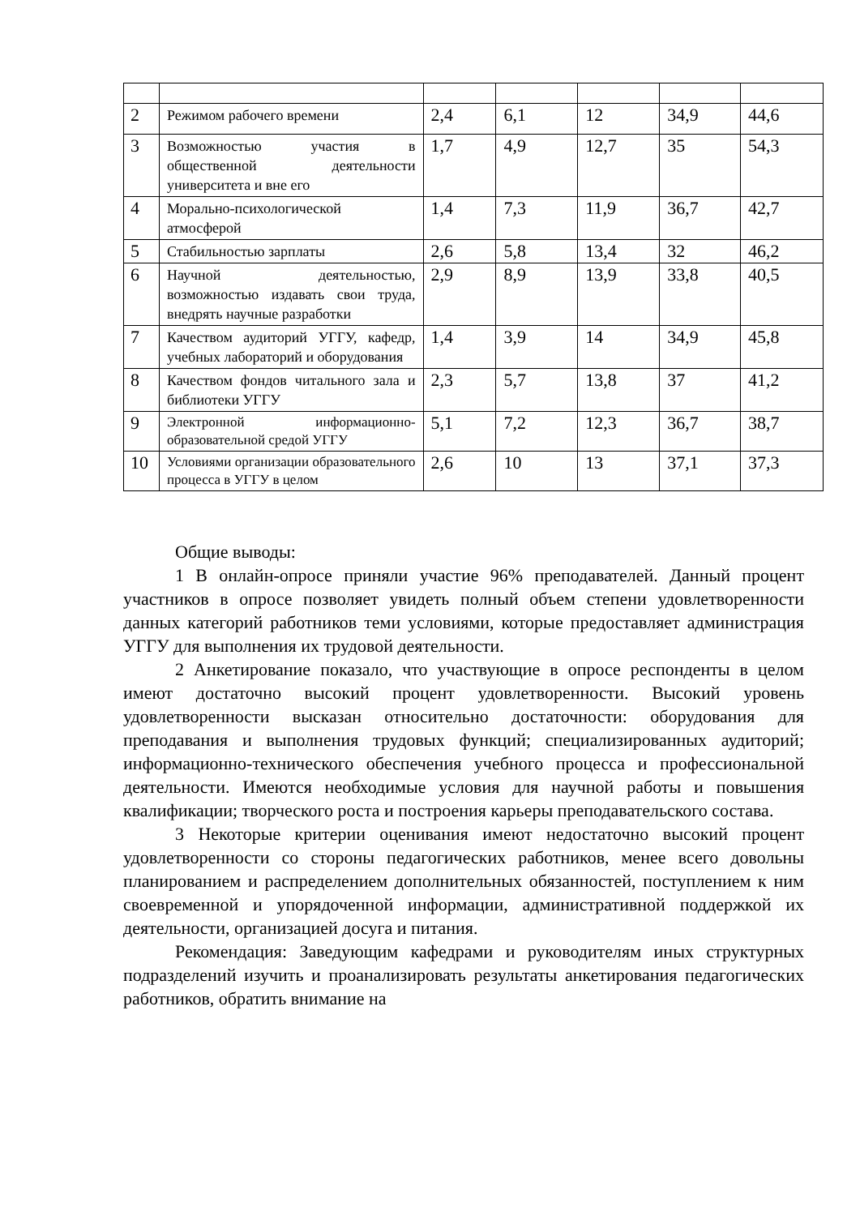| 2 | Режимом рабочего времени | 2,4 | 6,1 | 12 | 34,9 | 44,6 |
| 3 | Возможностью участия в общественной деятельности университета и вне его | 1,7 | 4,9 | 12,7 | 35 | 54,3 |
| 4 | Морально-психологической атмосферой | 1,4 | 7,3 | 11,9 | 36,7 | 42,7 |
| 5 | Стабильностью зарплаты | 2,6 | 5,8 | 13,4 | 32 | 46,2 |
| 6 | Научной деятельностью, возможностью издавать свои труда, внедрять научные разработки | 2,9 | 8,9 | 13,9 | 33,8 | 40,5 |
| 7 | Качеством аудиторий УГГУ, кафедр, учебных лабораторий и оборудования | 1,4 | 3,9 | 14 | 34,9 | 45,8 |
| 8 | Качеством фондов читального зала и библиотеки УГГУ | 2,3 | 5,7 | 13,8 | 37 | 41,2 |
| 9 | Электронной информационно-образовательной средой УГГУ | 5,1 | 7,2 | 12,3 | 36,7 | 38,7 |
| 10 | Условиями организации образовательного процесса в УГГУ в целом | 2,6 | 10 | 13 | 37,1 | 37,3 |
Общие выводы:
1 В онлайн-опросе приняли участие 96% преподавателей. Данный процент участников в опросе позволяет увидеть полный объем степени удовлетворенности данных категорий работников теми условиями, которые предоставляет администрация УГГУ для выполнения их трудовой деятельности.
2 Анкетирование показало, что участвующие в опросе респонденты в целом имеют достаточно высокий процент удовлетворенности. Высокий уровень удовлетворенности высказан относительно достаточности: оборудования для преподавания и выполнения трудовых функций; специализированных аудиторий; информационно-технического обеспечения учебного процесса и профессиональной деятельности. Имеются необходимые условия для научной работы и повышения квалификации; творческого роста и построения карьеры преподавательского состава.
3 Некоторые критерии оценивания имеют недостаточно высокий процент удовлетворенности со стороны педагогических работников, менее всего довольны планированием и распределением дополнительных обязанностей, поступлением к ним своевременной и упорядоченной информации, административной поддержкой их деятельности, организацией досуга и питания.
Рекомендация: Заведующим кафедрами и руководителям иных структурных подразделений изучить и проанализировать результаты анкетирования педагогических работников, обратить внимание на